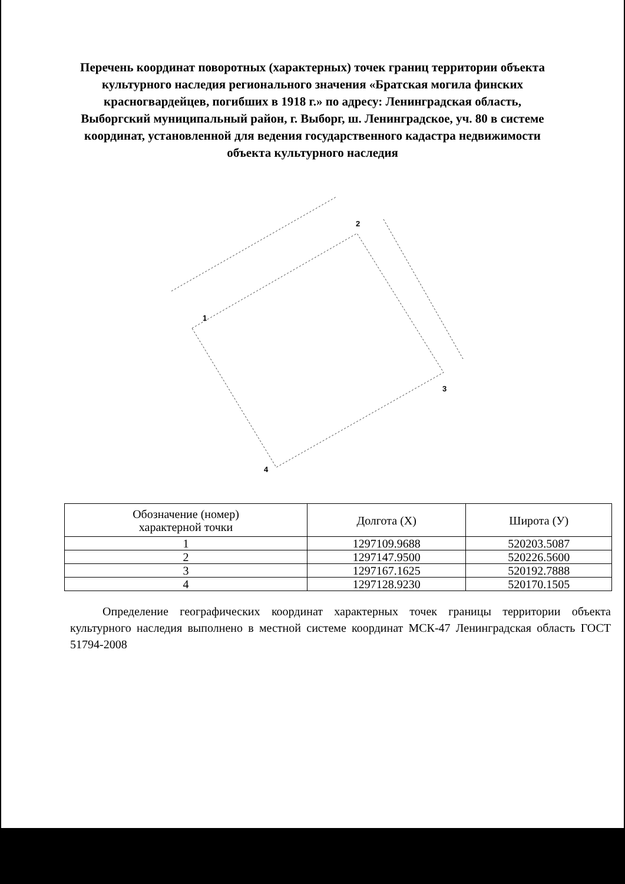Перечень координат поворотных (характерных) точек границ территории объекта культурного наследия регионального значения «Братская могила финских красногвардейцев, погибших в 1918 г.» по адресу: Ленинградская область, Выборгский муниципальный район, г. Выборг, ш. Ленинградское, уч. 80 в системе координат, установленной для ведения государственного кадастра недвижимости объекта культурного наследия
1
2
3
4
| Обозначение (номер) характерной точки | Долгота (X) | Широта (У) |
| --- | --- | --- |
| 1 | 1297109.9688 | 520203.5087 |
| 2 | 1297147.9500 | 520226.5600 |
| 3 | 1297167.1625 | 520192.7888 |
| 4 | 1297128.9230 | 520170.1505 |
Определение географических координат характерных точек границы территории объекта культурного наследия выполнено в местной системе координат МСК-47 Ленинградская область ГОСТ 51794-2008